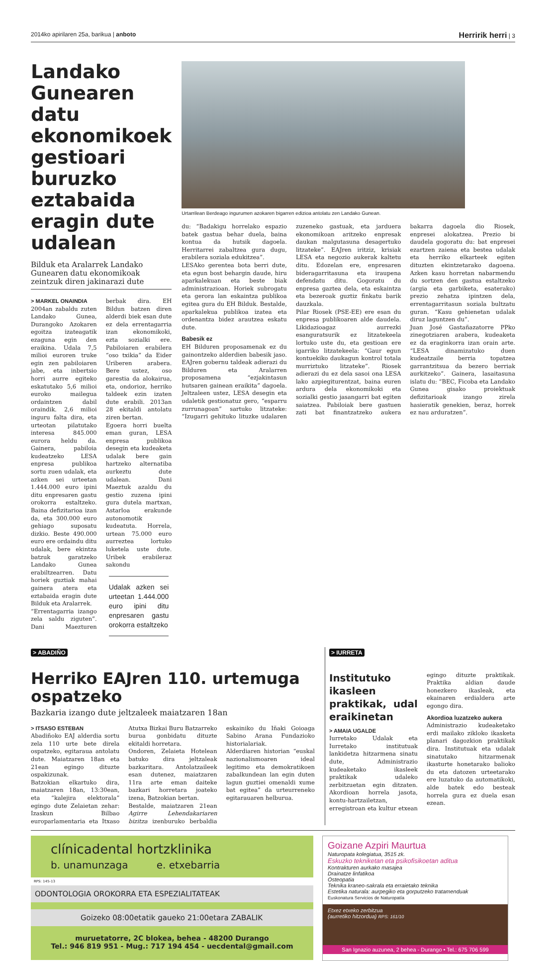2014ko apirilaren 25a, barikua | anboto Herririk herri | 3
Landako Gunearen datu ekonomikoek gestioari buruzko eztabaida eragin dute udalean
Bilduk eta Aralarrek Landako Gunearen datu ekonomikoak zeintzuk diren jakinarazi dute
> MARKEL ONAINDIA
2004an zabaldu zuten Landako Gunea, Durangoko Azokaren egoitza izateagatik ezaguna egin den eraikina. Udala 7,5 milioi euroren truke egin zen pabiloiaren jabe, eta inbertsio horri aurre egiteko eskatutako 5,6 milioi euroko mailegua ordaintzen dabil oraindik. 2,6 milioi inguru falta dira, eta urteotan pilatutako interesa 845.000 eurora heldu da. Gainera, pabiloia kudeatzeko LESA enpresa publikoa sortu zuen udalak, eta azken sei urteetan 1.444.000 euro ipini ditu enpresaren gastu orokorra estaltzeko. Baina defizitarioa izan da, eta 300.000 euro gehiago suposatu dizkio. Beste 490.000 euro ere ordaindu ditu udalak, bere ekintza batzuk garatzeko Landako Gunea erabiltzearren. Datu horiek guztiak mahai gainera atera eta eztabaida eragin dute Bilduk eta Aralarrek.
“Errentagarria izango zela saldu ziguten”. Dani Maezturen berbak dira. EH Bildun batzen diren alderdi biek esan dute ez dela errentagarria izan ekonomikoki, ezta sozialki ere. Pabiloiaren erabilera “oso txikia” da Eider Uriberen arabera. Bere ustez, oso garestia da alokairua, eta, ondorioz, herriko taldeek ezin izaten dute erabili. 2013an 28 ekitaldi antolatu ziren bertan.
Egoera horri buelta eman guran, LESA enpresa publikoa desegin eta kudeaketa udalak bere gain hartzeko alternatiba aurkeztu dute udalean. Dani Maeztuk azaldu du gestio zuzena ipini gura dutela martxan, Astarloa erakunde autonomotik kudeatuta. Horrela, urtean 75.000 euro aurreztea lortuko luketela uste dute. Uribek erabileraz sakondu
Udalak azken sei urteetan 1.444.000 euro ipini ditu enpresaren gastu orokorra estaltzeko
Urtarrilean Berdeago ingurumen azokaren bigarren edizioa antolatu zen Landako Gunean.
du: “Badakigu horrelako espazio batek gastua behar duela, baina kontua da hutsik dagoela. Herritarrei zabaltzea gura dugu, erabilera soziala edukitzea”.
LESAko gerentea bota berri dute, eta egun bost behargin daude, hiru aparkalekuan eta beste biak administrazioan. Horiek subrogatu eta gerora lan eskaintza publikoa egitea gura du EH Bilduk. Bestalde, aparkalekua publikoa izatea eta ordenantza bidez arautzea eskatu dute.
Babesik ez
EH Bilduren proposamenak ez du gainontzeko alderdien babesik jaso. EAJren gobernu taldeak adierazi du Bilduren eta Aralarren proposamena “ezjakintasun hutsaren gainean eraikita” dagoela. Jeltzaleen ustez, LESA desegin eta udaletik gestionatuz gero, “esparru zurrunagoan” sartuko litzateke: “Izugarri gehituko lituzke udalaren zuzeneko gastuak, eta jarduera ekonomikoan aritzeko enpresak daukan malgutasuna desagertuko litzateke”. EAJren iritziz, krisiak LESA eta negozio aukerak kaltetu ditu. Edozelan ere, enpresaren bideragarritasuna eta iraupena defendatu ditu. Gogoratu du enpresa gaztea dela, eta eskaintza eta bezeroak guztiz finkatu barik dauzkala.
Pilar Riosek (PSE-EE) ere esan du enpresa publikoaren alde daudela. Likidazioagaz aurrezki esanguratsurik ez litzatekeela lortuko uste du, eta gestioan ere igarriko litzatekeela: “Gaur egun kontuekiko daukagun kontrol totala murriztuko litzateke”. Riosek adierazi du ez dela sasoi ona LESA lako azpiegiturentzat, baina euren ardura dela ekonomikoki eta sozialki gestio jasangarri bat egiten saiatzea. Pabiloiak bere gastuen zati bat finantzatzeko aukera bakarra dagoela dio Riosek, enpresei alokatzea. Prezio bi daudela gogoratu du: bat enpresei ezartzen zaiena eta bestea udalak eta herriko elkarteek egiten dituzten ekintzetarako dagoena. Azken kasu horretan nabarmendu du sortzen den gastua estaltzeko (argia eta garbiketa, esaterako) prezio zehatza ipintzen dela, errentagarritasun soziala bultzatu guran. “Kasu gehienetan udalak diruz laguntzen du”.
Juan José Gastañazatorre PPko zinegotziaren arabera, kudeaketa ez da eraginkorra izan orain arte. “LESA dinamizatuko duen kudeatzaile berria topatzea garrantzitsua da bezero berriak aurkitzeko”. Gainera, lasaitasuna islatu du: “BEC, Ficoba eta Landako Gunea gisako proiektuak defizitarioak izango zirela hasieratik genekien, beraz, horrek ez nau arduratzen”.
> ABADIÑO
Herriko EAJren 110. urtemuga ospatzeko
Bazkaria izango dute jeltzaleek maiatzaren 18an
> ITSASO ESTEBAN
Abadiñoko EAJ alderdia sortu zela 110 urte bete direla ospatzeko, egitaraua antolatu dute. Maiatzaren 18an eta 21ean egingo dituzte ospakizunak.
Batzokian elkartuko dira, maiatzaren 18an, 13:30ean, eta “kalejira elektorala” egingo dute Zelaietan zehar: Izaskun Bilbao europarlamentaria eta Itxaso Atutxa Bizkai Buru Batzarreko burua gonbidatu dituzte ekitaldi horretara.
Ondoren, Zelaieta Hotelean batuko dira jeltzaleak bazkaritara. Antolatzaileek esan dutenez, maiatzaren 11ra arte eman daiteke bazkari horretara joateko izena, Batzokian bertan.
Bestalde, maiatzaren 21ean Agirre Lehendakariaren bizitza izenburuko berbaldia eskainiko du Iñaki Goioaga Sabino Arana Fundazioko historialariak.
Alderdiaren historian “euskal nazionalismoaren ideal legitimo eta demokratikoen zabalkundean lan egin duten lagun guztiei omenaldi xume bat egitea” da urteurreneko egitarauaren helburua.
> IURRETA
Institutuko ikasleen praktikak, udal eraikinetan
> AMAIA UGALDE
Iurretako Udalak eta Iurretako institutuak lankidetza hitzarmena sinatu dute, Administrazio kudeaketako ikasleek praktikak udaleko zerbitzuetan egin ditzaten. Akordioan horrela jasota, kontu-hartzailetzan, erregistroan eta kultur etxean egingo dituzte praktikak. Praktika aldian daude honezkero ikasleak, eta ekainaren erdialdera arte egongo dira.
Akordioa luzatzeko aukera
Administrazio kudeaketako erdi mailako zikloko ikasketa planari dagozkion praktikak dira. Institutuak eta udalak sinatutako hitzarmenak ikasturte honetarako balioko du eta datozen urteetarako ere luzatuko da automatikoki, alde batek edo besteak horrela gura ez duela esan ezean.
clínicadental hortzklinika
b. unamunzaga e. etxebarria
RPS: 145-13
ODONTOLOGIA OROKORRA ETA ESPEZIALITATEAK
Goizeko 08:00etatik gaueko 21:00etara ZABALIK
muruetatorre, 2C blokea, behea - 48200 Durango
Tel.: 946 819 951 - Mug.: 717 194 454 - uecdental@gmail.com
Goizane Azpiri Maurtua
Naturopata kolegiatua, 3515 zk.
Eskuzko tekniketan eta psikofisikoetan aditua
Kontrakturen aurkako masajea
Drainatze linfatikoa
Osteopatia
Teknika kraneo-sakrala eta erraietako teknika
Estetika naturala: aurpegiko eta gorputzeko tratamenduak
Euskonatura Servicios de Naturopatía
Etxez etxeko zerbitzua
(aurretiko hitzordua) RPS: 161/10
San Ignazio auzunea, 2 behea - Durango • Tel.: 675 706 599